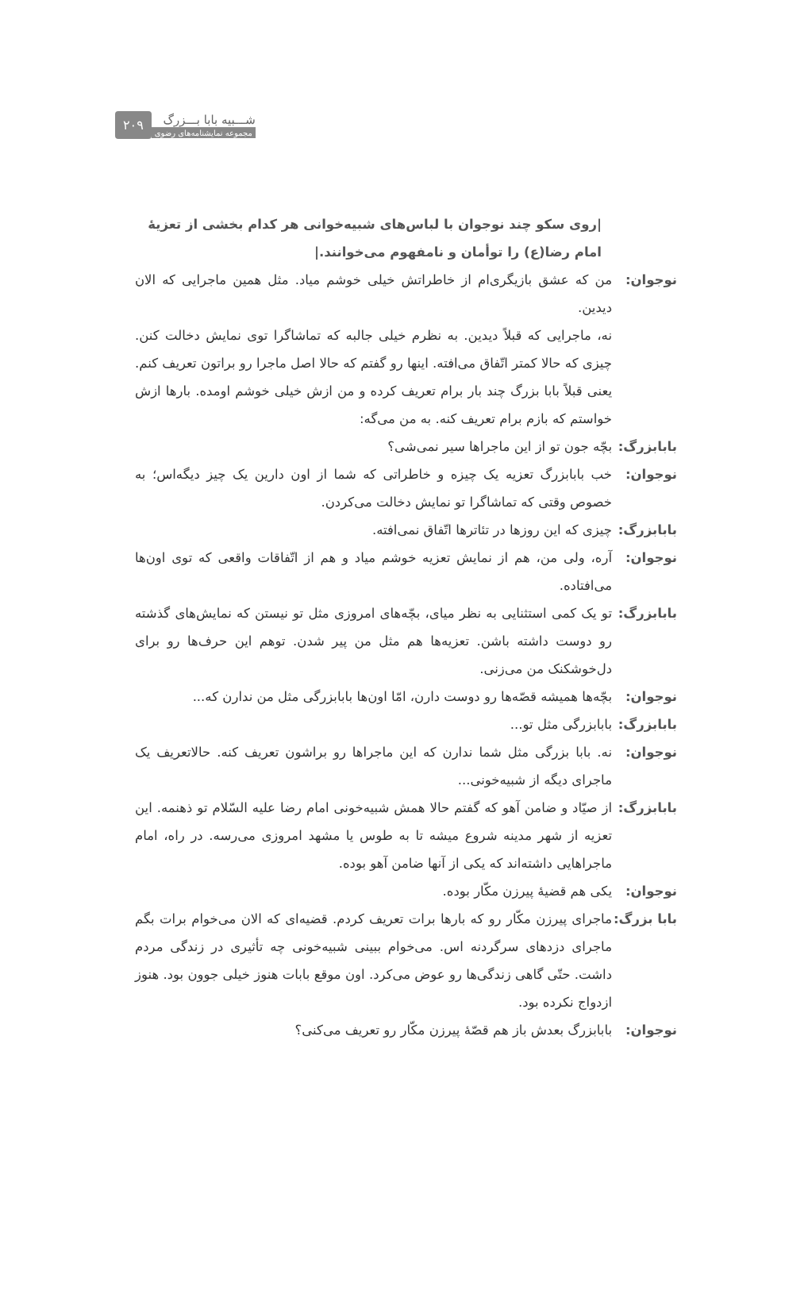۲۰۹
شـــبیه بابا بـــزرگ
مجموعه نمایشنامه‌های رضوی
|روی سکو چند نوجوان با لباس‌های شبیه‌خوانی هر کدام بخشی از تعزیهٔ امام رضا(ع) را توأمان و نامفهوم می‌خوانند.|
نوجوان: من که عشق بازیگری‌ام از خاطراتش خیلی خوشم میاد. مثل همین ماجرایی که الان دیدین.
نه، ماجرایی که قبلاً دیدین. به نظرم خیلی جالبه که تماشاگرا توی نمایش دخالت کنن. چیزی که حالا کمتر اتّفاق می‌افته. اینها رو گفتم که حالا اصل ماجرا رو براتون تعریف کنم. یعنی قبلاً بابا بزرگ چند بار برام تعریف کرده و من ازش خیلی خوشم اومده. بارها ازش خواستم که بازم برام تعریف کنه. به من می‌گه:
بابابزرگ:
بچّه جون تو از این ماجراها سیر نمی‌شی؟
نوجوان: خب بابابزرگ تعزیه یک چیزه و خاطراتی که شما از اون دارین یک چیز دیگه‌اس؛ به خصوص وقتی که تماشاگرا تو نمایش دخالت می‌کردن.
بابابزرگ:
چیزی که این روزها در تئاترها اتّفاق نمی‌افته.
نوجوان: آره، ولی من، هم از نمایش تعزیه خوشم میاد و هم از اتّفاقات واقعی که توی اون‌ها می‌افتاده.
بابابزرگ:
تو یک کمی استثنایی به نظر میای، بچّه‌های امروزی مثل تو نیستن که نمایش‌های گذشته رو دوست داشته باشن. تعزیه‌ها هم مثل من پیر شدن. توهم این حرف‌ها رو برای دل‌خوشکنک من می‌زنی.
نوجوان: بچّه‌ها همیشه قصّه‌ها رو دوست دارن، امّا اون‌ها بابابزرگی مثل من ندارن که...
بابابزرگ:
بابابزرگی مثل تو...
نوجوان: نه. بابا بزرگی مثل شما ندارن که این ماجراها رو براشون تعریف کنه. حالاتعریف یک ماجرای دیگه از شبیه‌خونی...
بابابزرگ:
از صیّاد و ضامن آهو که گفتم حالا همش شبیه‌خونی امام رضا علیه السّلام تو ذهنمه. این تعزیه از شهر مدینه شروع میشه تا به طوس یا مشهد امروزی می‌رسه. در راه، امام ماجراهایی داشته‌اند که یکی از آنها ضامن آهو بوده.
نوجوان: یکی هم قضیهٔ پیرزن مکّار بوده.
بابا بزرگ:
ماجرای پیرزن مکّار رو که بارها برات تعریف کردم. قضیه‌ای که الان می‌خوام برات بگم ماجرای دزدهای سرگردنه اس. می‌خوام ببینی شبیه‌خونی چه تأثیری در زندگی مردم داشت. حتّی گاهی زندگی‌ها رو عوض می‌کرد. اون موقع بابات هنوز خیلی جوون بود. هنوز ازدواج نکرده بود.
نوجوان: بابابزرگ بعدش باز هم قصّهٔ پیرزن مکّار رو تعریف می‌کنی؟